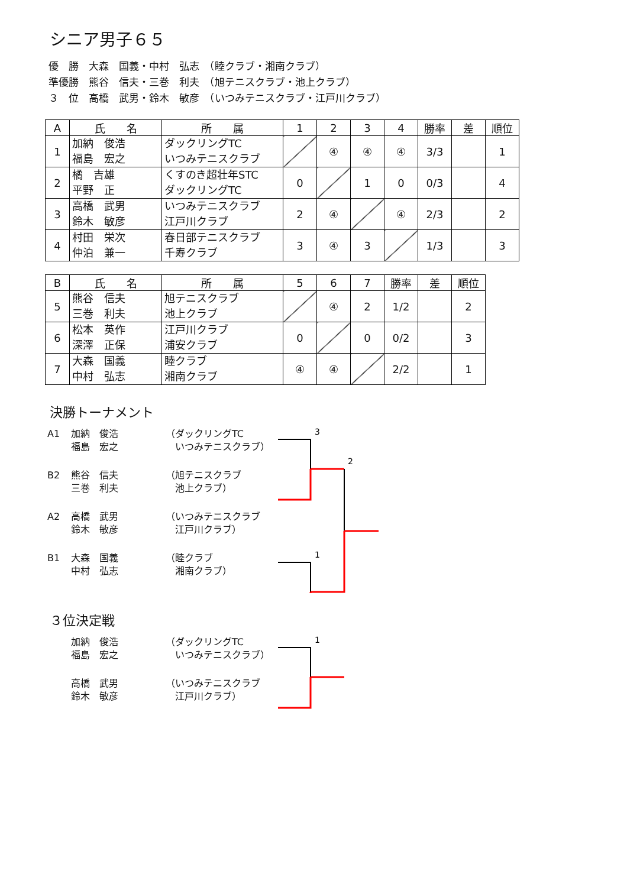シニア男子６５
優　勝　大森　国義・中村　弘志　（睦クラブ・湘南クラブ）
準優勝　熊谷　信夫・三巻　利夫　（旭テニスクラブ・池上クラブ）
３　位　高橋　武男・鈴木　敏彦　（いつみテニスクラブ・江戸川クラブ）
| A | 氏 名 | 所 属 | 1 | 2 | 3 | 4 | 勝率 | 差 | 順位 |
| --- | --- | --- | --- | --- | --- | --- | --- | --- | --- |
| 1 | 加納 俊浩 福島 宏之 | ダックリングTC いつみテニスクラブ | | ④ | ④ | ④ | 3/3 | | 1 |
| 2 | 橘 吉雄 平野 正 | くすのき超壮年STC ダックリングTC | 0 | | 1 | 0 | 0/3 | | 4 |
| 3 | 高橋 武男 鈴木 敏彦 | いつみテニスクラブ 江戸川クラブ | 2 | ④ | | ④ | 2/3 | | 2 |
| 4 | 村田 栄次 仲泊 兼一 | 春日部テニスクラブ 千寿クラブ | 3 | ④ | 3 | | 1/3 | | 3 |
| B | 氏 名 | 所 属 | 5 | 6 | 7 | 勝率 | 差 | 順位 |
| --- | --- | --- | --- | --- | --- | --- | --- | --- |
| 5 | 熊谷 信夫 三巻 利夫 | 旭テニスクラブ 池上クラブ | | ④ | 2 | 1/2 | | 2 |
| 6 | 松本 英作 深澤 正保 | 江戸川クラブ 浦安クラブ | 0 | | 0 | 0/2 | | 3 |
| 7 | 大森 国義 中村 弘志 | 睦クラブ 湘南クラブ | ④ | ④ | | 2/2 | | 1 |
決勝トーナメント
A1
加納　俊浩
福島　宏之
（ダックリングTC
　いつみテニスクラブ）
3
2
1
B2
熊谷　信夫
三巻　利夫
（旭テニスクラブ
　池上クラブ）
A2
高橋　武男
鈴木　敏彦
（いつみテニスクラブ
　江戸川クラブ）
B1
大森　国義
中村　弘志
（睦クラブ
　湘南クラブ）
３位決定戦
加納　俊浩
福島　宏之
（ダックリングTC
　いつみテニスクラブ）
1
高橋　武男
鈴木　敏彦
（いつみテニスクラブ
　江戸川クラブ）